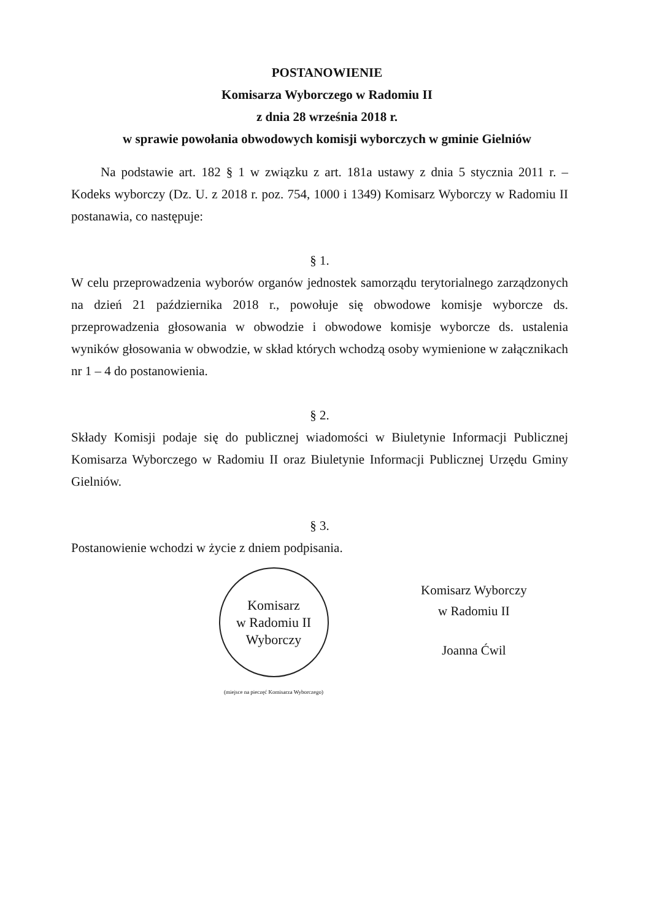POSTANOWIENIE
Komisarza Wyborczego w Radomiu II
z dnia 28 września 2018 r.
w sprawie powołania obwodowych komisji wyborczych w gminie Gielniów
Na podstawie art. 182 § 1 w związku z art. 181a ustawy z dnia 5 stycznia 2011 r. – Kodeks wyborczy (Dz. U. z 2018 r. poz. 754, 1000 i 1349) Komisarz Wyborczy w Radomiu II postanawia, co następuje:
§ 1.
W celu przeprowadzenia wyborów organów jednostek samorządu terytorialnego zarządzonych na dzień 21 października 2018 r., powołuje się obwodowe komisje wyborcze ds. przeprowadzenia głosowania w obwodzie i obwodowe komisje wyborcze ds. ustalenia wyników głosowania w obwodzie, w skład których wchodzą osoby wymienione w załącznikach nr 1 – 4 do postanowienia.
§ 2.
Składy Komisji podaje się do publicznej wiadomości w Biuletynie Informacji Publicznej Komisarza Wyborczego w Radomiu II oraz Biuletynie Informacji Publicznej Urzędu Gminy Gielniów.
§ 3.
Postanowienie wchodzi w życie z dniem podpisania.
Komisarz
w Radomiu II
Wyborczy
(miejsce na pieczęć Komisarza Wyborczego)
Komisarz Wyborczy
w Radomiu II
Joanna Ćwil